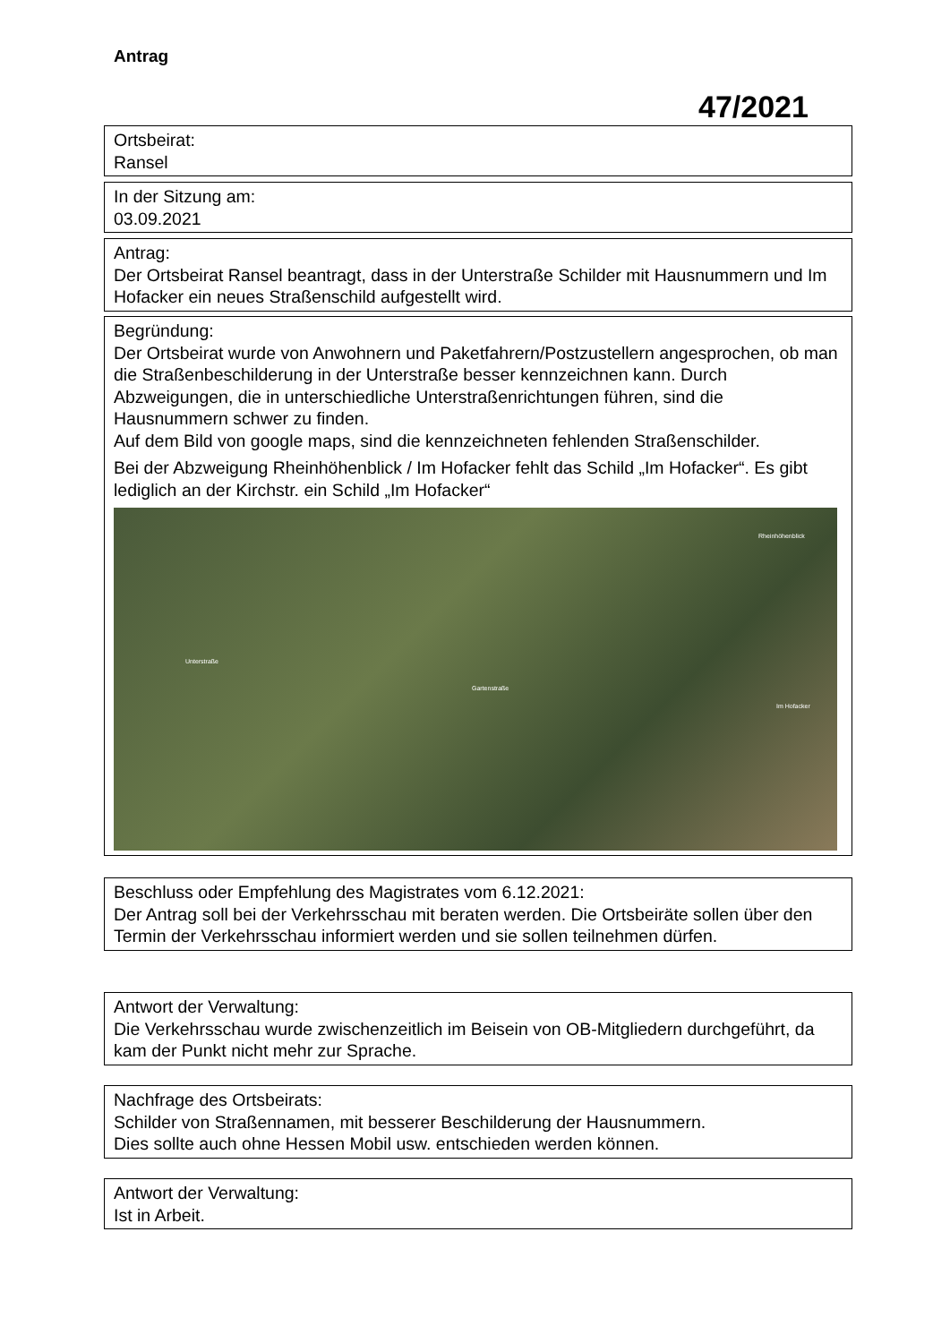Antrag
47/2021
Ortsbeirat:
Ransel
In der Sitzung am:
03.09.2021
Antrag:
Der Ortsbeirat Ransel beantragt, dass in der Unterstraße Schilder mit Hausnummern und Im Hofacker ein neues Straßenschild aufgestellt wird.
Begründung:
Der Ortsbeirat wurde von Anwohnern und Paketfahrern/Postzustellern angesprochen, ob man die Straßenbeschilderung in der Unterstraße besser kennzeichnen kann. Durch Abzweigungen, die in unterschiedliche Unterstraßenrichtungen führen, sind die Hausnummern schwer zu finden.
Auf dem Bild von google maps, sind die kennzeichneten fehlenden Straßenschilder.
Bei der Abzweigung Rheinhöhenblick / Im Hofacker fehlt das Schild „Im Hofacker“. Es gibt lediglich an der Kirchstr. ein Schild „Im Hofacker“
Unterstraße
Gartenstraße
Rheinhöhenblick
Im Hofacker
Beschluss oder Empfehlung des Magistrates vom 6.12.2021:
Der Antrag soll bei der Verkehrsschau mit beraten werden. Die Ortsbeiräte sollen über den Termin der Verkehrsschau informiert werden und sie sollen teilnehmen dürfen.
Antwort der Verwaltung:
Die Verkehrsschau wurde zwischenzeitlich im Beisein von OB-Mitgliedern durchgeführt, da kam der Punkt nicht mehr zur Sprache.
Nachfrage des Ortsbeirats:
Schilder von Straßennamen, mit besserer Beschilderung der Hausnummern.
Dies sollte auch ohne Hessen Mobil usw. entschieden werden können.
Antwort der Verwaltung:
Ist in Arbeit.